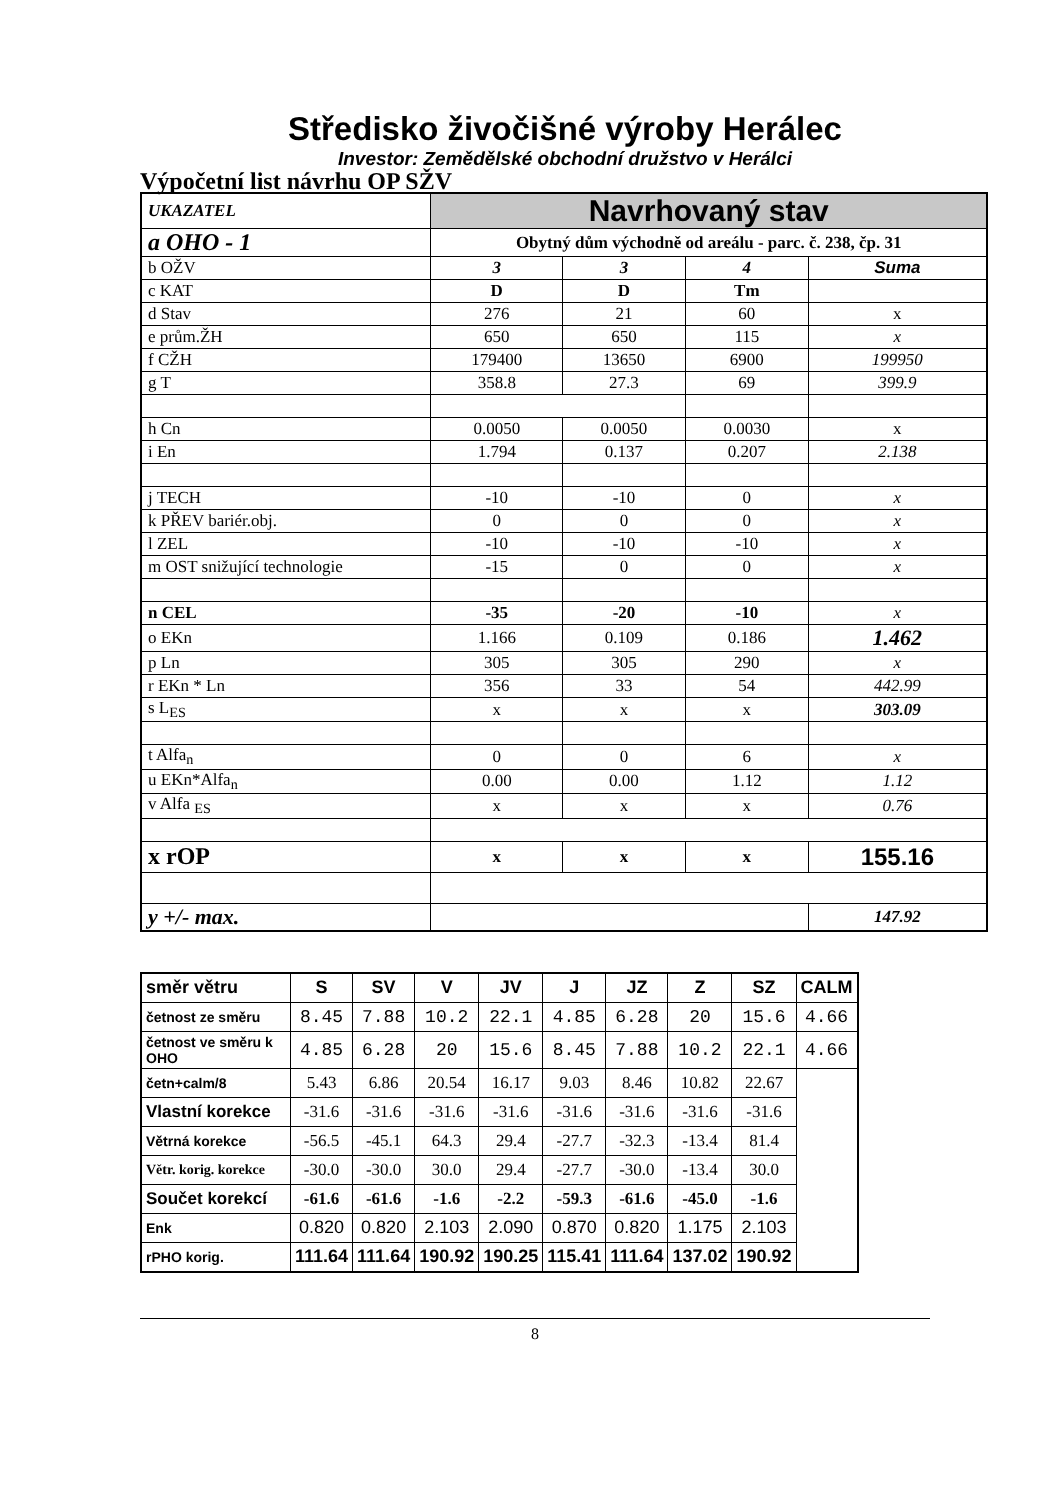Středisko živočišné výroby Herálec
Investor: Zemědělské obchodní družstvo v Herálci
Výpočetní list návrhu OP SŽV
| UKAZATEL | Navrhovaný stav | | | |
| a OHO - 1 | Obytný dům východně od areálu - parc. č. 238, čp. 31 | | | |
| b OŽV | 3 | 3 | 4 | Suma |
| c KAT | D | D | Tm | |
| d Stav | 276 | 21 | 60 | x |
| e prům.ŽH | 650 | 650 | 115 | x |
| f CŽH | 179400 | 13650 | 6900 | 199950 |
| g T | 358.8 | 27.3 | 69 | 399.9 |
| h Cn | 0.0050 | 0.0050 | 0.0030 | x |
| i En | 1.794 | 0.137 | 0.207 | 2.138 |
| j TECH | -10 | -10 | 0 | x |
| k PŘEV bariér.obj. | 0 | 0 | 0 | x |
| l ZEL | -10 | -10 | -10 | x |
| m OST snižující technologie | -15 | 0 | 0 | x |
| n CEL | -35 | -20 | -10 | x |
| o EKn | 1.166 | 0.109 | 0.186 | 1.462 |
| p Ln | 305 | 305 | 290 | x |
| r EKn * Ln | 356 | 33 | 54 | 442.99 |
| s L<sub>ES</sub> | x | x | x | 303.09 |
| t Alfa<sub>n</sub> | 0 | 0 | 6 | x |
| u EKn*Alfa<sub>n</sub> | 0.00 | 0.00 | 1.12 | 1.12 |
| v Alfa <sub>ES</sub> | x | x | x | 0.76 |
| x rOP | x | x | x | 155.16 |
| y +/- max. | | | | 147.92 |
| směr větru | S | SV | V | JV | J | JZ | Z | SZ | CALM |
| četnost ze směru | 8.45 | 7.88 | 10.2 | 22.1 | 4.85 | 6.28 | 20 | 15.6 | 4.66 |
| četnost ve směru k OHO | 4.85 | 6.28 | 20 | 15.6 | 8.45 | 7.88 | 10.2 | 22.1 | 4.66 |
| četn+calm/8 | 5.43 | 6.86 | 20.54 | 16.17 | 9.03 | 8.46 | 10.82 | 22.67 | |
| Vlastní korekce | -31.6 | -31.6 | -31.6 | -31.6 | -31.6 | -31.6 | -31.6 | -31.6 | |
| Větrná korekce | -56.5 | -45.1 | 64.3 | 29.4 | -27.7 | -32.3 | -13.4 | 81.4 | |
| Větr. korig. korekce | -30.0 | -30.0 | 30.0 | 29.4 | -27.7 | -30.0 | -13.4 | 30.0 | |
| Součet korekcí | -61.6 | -61.6 | -1.6 | -2.2 | -59.3 | -61.6 | -45.0 | -1.6 | |
| Enk | 0.820 | 0.820 | 2.103 | 2.090 | 0.870 | 0.820 | 1.175 | 2.103 | |
| rPHO korig. | 111.64 | 111.64 | 190.92 | 190.25 | 115.41 | 111.64 | 137.02 | 190.92 | |
8